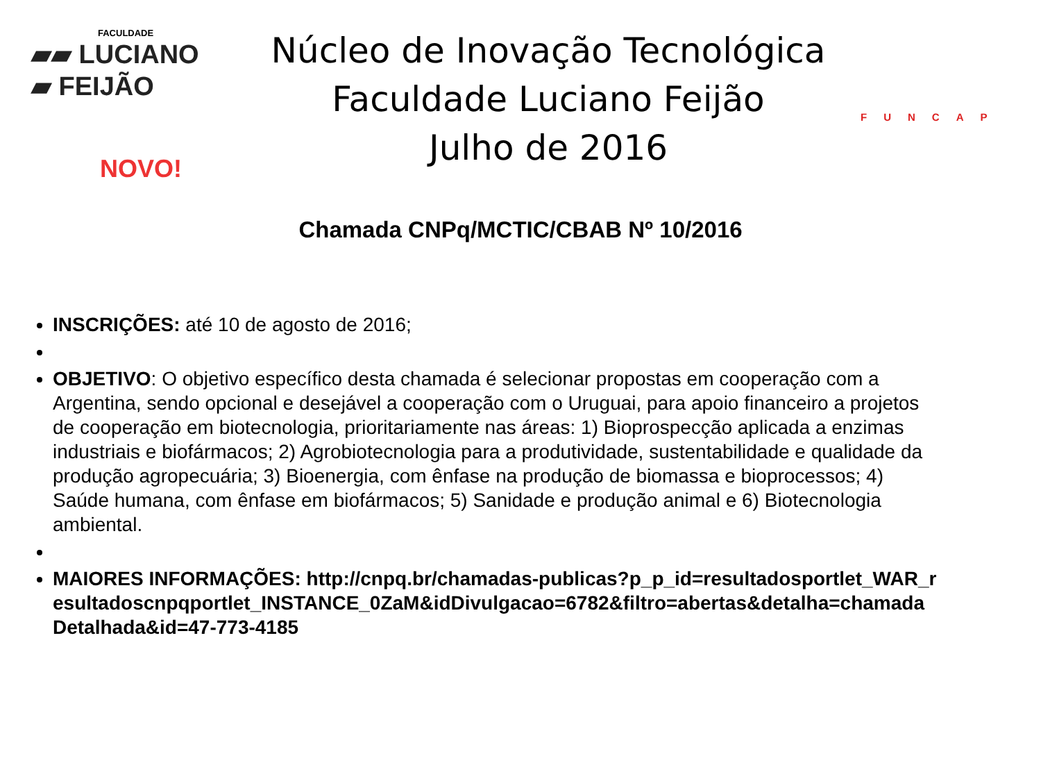FACULDADE
▰▰ LUCIANO
▰ FEIJÃO
Núcleo de Inovação Tecnológica
Faculdade Luciano Feijão
Julho de 2016
FUNCAP
NOVO!
Chamada CNPq/MCTIC/CBAB Nº 10/2016
INSCRIÇÕES: até 10 de agosto de 2016;
OBJETIVO: O objetivo específico desta chamada é selecionar propostas em cooperação com a Argentina, sendo opcional e desejável a cooperação com o Uruguai, para apoio financeiro a projetos de cooperação em biotecnologia, prioritariamente nas áreas: 1) Bioprospecção aplicada a enzimas industriais e biofármacos; 2) Agrobiotecnologia para a produtividade, sustentabilidade e qualidade da produção agropecuária; 3) Bioenergia, com ênfase na produção de biomassa e bioprocessos; 4) Saúde humana, com ênfase em biofármacos; 5) Sanidade e produção animal e 6) Biotecnologia ambiental.
MAIORES INFORMAÇÕES: http://cnpq.br/chamadas-publicas?p_p_id=resultadosportlet_WAR_resultadoscnpqportlet_INSTANCE_0ZaM&idDivulgacao=6782&filtro=abertas&detalha=chamadaDetalhada&id=47-773-4185